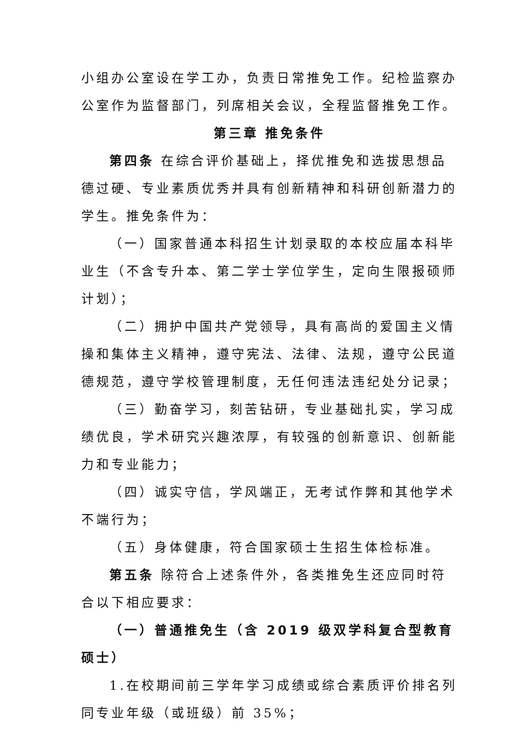小组办公室设在学工办，负责日常推免工作。纪检监察办公室作为监督部门，列席相关会议，全程监督推免工作。
第三章 推免条件
第四条 在综合评价基础上，择优推免和选拔思想品德过硬、专业素质优秀并具有创新精神和科研创新潜力的学生。推免条件为：
（一）国家普通本科招生计划录取的本校应届本科毕业生（不含专升本、第二学士学位学生，定向生限报硕师计划）；
（二）拥护中国共产党领导，具有高尚的爱国主义情操和集体主义精神，遵守宪法、法律、法规，遵守公民道德规范，遵守学校管理制度，无任何违法违纪处分记录；
（三）勤奋学习，刻苦钻研，专业基础扎实，学习成绩优良，学术研究兴趣浓厚，有较强的创新意识、创新能力和专业能力；
（四）诚实守信，学风端正，无考试作弊和其他学术不端行为；
（五）身体健康，符合国家硕士生招生体检标准。
第五条 除符合上述条件外，各类推免生还应同时符合以下相应要求：
（一）普通推免生（含 2019 级双学科复合型教育硕士）
1.在校期间前三学年学习成绩或综合素质评价排名列同专业年级（或班级）前 35%；